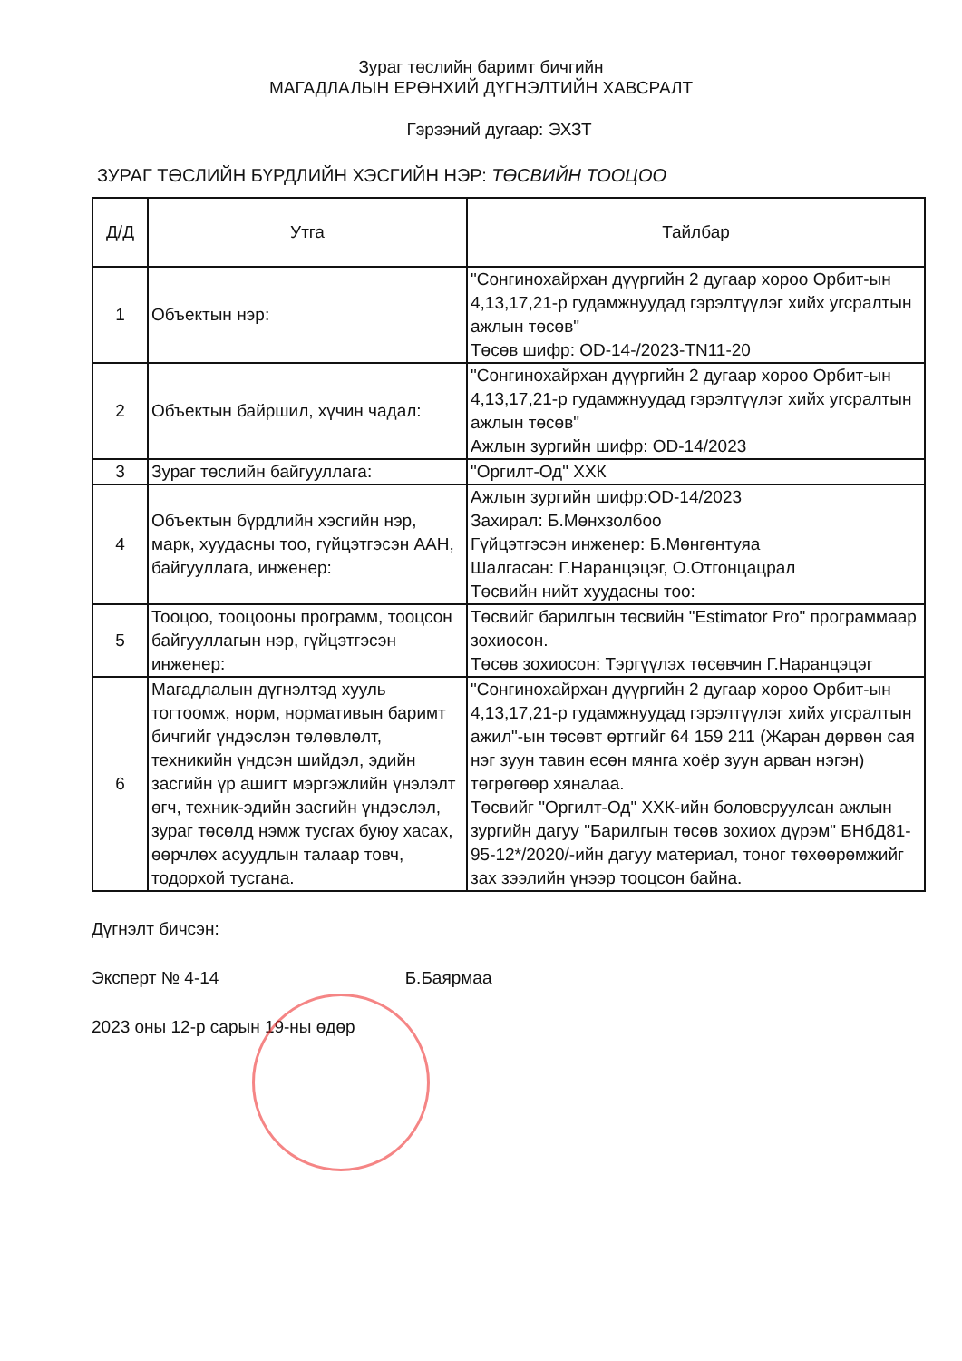Зураг төслийн баримт бичгийн
МАГАДЛАЛЫН ЕРӨНХИЙ ДҮГНЭЛТИЙН ХАВСРАЛТ
Гэрээний дугаар: ЭХЗТ
ЗУРАГ ТӨСЛИЙН БҮРДЛИЙН ХЭСГИЙН НЭР: ТӨСВИЙН ТООЦОО
| Д/Д | Утга | Тайлбар |
| --- | --- | --- |
| 1 | Объектын нэр: | "Сонгинохайрхан дүүргийн 2 дугаар хороо Орбит-ын 4,13,17,21-р гудамжнуудад гэрэлтүүлэг хийх угсралтын ажлын төсөв" Төсөв шифр: OD-14-/2023-TN11-20 |
| 2 | Объектын байршил, хүчин чадал: | "Сонгинохайрхан дүүргийн 2 дугаар хороо Орбит-ын 4,13,17,21-р гудамжнуудад гэрэлтүүлэг хийх угсралтын ажлын төсөв" Ажлын зургийн шифр: OD-14/2023 |
| 3 | Зураг төслийн байгууллага: | "Оргилт-Од" ХХК |
| 4 | Объектын бүрдлийн хэсгийн нэр, марк, хуудасны тоо, гүйцэтгэсэн ААН, байгууллага, инженер: | Ажлын зургийн шифр:OD-14/2023 Захирал: Б.Мөнхзолбоо Гүйцэтгэсэн инженер: Б.Мөнгөнтуяа Шалгасан: Г.Наранцэцэг, О.Отгонцацрал Төсвийн нийт хуудасны тоо: |
| 5 | Тооцоо, тооцооны программ, тооцсон байгууллагын нэр, гүйцэтгэсэн инженер: | Төсвийг барилгын төсвийн "Estimator Pro" программаар зохиосон. Төсөв зохиосон: Тэргүүлэх төсөвчин Г.Наранцэцэг |
| 6 | Магадлалын дүгнэлтэд хууль тогтоомж, норм, нормативын баримт бичгийг үндэслэн төлөвлөлт, техникийн үндсэн шийдэл, эдийн засгийн үр ашигт мэргэжлийн үнэлэлт өгч, техник-эдийн засгийн үндэслэл, зураг төсөлд нэмж тусгах буюу хасах, өөрчлөх асуудлын талаар товч, тодорхой тусгана. | "Сонгинохайрхан дүүргийн 2 дугаар хороо Орбит-ын 4,13,17,21-р гудамжнуудад гэрэлтүүлэг хийх угсралтын ажил"-ын төсөвт өртгийг 64 159 211 (Жаран дөрвөн сая нэг зуун тавин есөн мянга хоёр зуун арван нэгэн) төгрөгөөр хяналаа. Төсвийг "Оргилт-Од" ХХК-ийн боловсруулсан ажлын зургийн дагуу "Барилгын төсөв зохиох дүрэм" БНбД81-95-12*/2020/-ийн дагуу материал, тоног төхөөрөмжийг зах зээлийн үнээр тооцсон байна. |
Дүгнэлт бичсэн:
Эксперт № 4-14 Б.Баярмаа
2023 оны 12-р сарын 19-ны өдөр